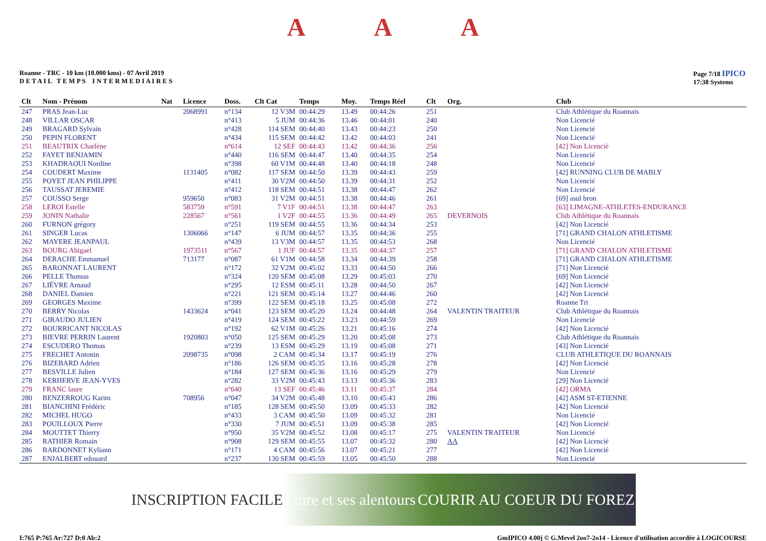A A A
Roanne - TRC - 10 km (10.000 kms) - 07 Avril 2019
D E T A I L T E M P S I N T E R M E D I A I R E S
Page 7/18 IPICO
17:38 Systems
| Clt | Nom - Prénom | Nat | Licence | Doss. | Clt Cat | Temps | Moy. | Temps Réel | Clt | Org. | Club |
| --- | --- | --- | --- | --- | --- | --- | --- | --- | --- | --- | --- |
| 247 | PRAS Jean-Luc | | 2068991 | n°134 | 12 V3M | 00:44:29 | 13.49 | 00:44:26 | 251 | | Club Athlétique du Roannais |
| 248 | VILLAR OSCAR | | | n°413 | 5 JUM | 00:44:36 | 13.46 | 00:44:01 | 240 | | Non Licencié |
| 249 | BRAGARD Sylvain | | | n°428 | 114 SEM | 00:44:40 | 13.43 | 00:44:23 | 250 | | Non Licencié |
| 250 | PEPIN FLORENT | | | n°434 | 115 SEM | 00:44:42 | 13.42 | 00:44:03 | 241 | | Non Licencié |
| 251 | BEAUTRIX Charlène | | | n°614 | 12 SEF | 00:44:43 | 13.42 | 00:44:36 | 256 | | [42] Non Licencié |
| 252 | FAYET BENJAMIN | | | n°440 | 116 SEM | 00:44:47 | 13.40 | 00:44:35 | 254 | | Non Licencié |
| 253 | KHADRAOUI Nordine | | | n°398 | 60 V1M | 00:44:48 | 13.40 | 00:44:18 | 248 | | Non Licencié |
| 254 | COUDERT Maxime | | 1131405 | n°082 | 117 SEM | 00:44:50 | 13.39 | 00:44:43 | 259 | | [42] RUNNING CLUB DE MABLY |
| 255 | POYET JEAN PHILIPPE | | | n°411 | 30 V2M | 00:44:50 | 13.39 | 00:44:31 | 252 | | Non Licencié |
| 256 | TAUSSAT JEREMIE | | | n°412 | 118 SEM | 00:44:51 | 13.38 | 00:44:47 | 262 | | Non Licencié |
| 257 | COUSSO Serge | | 959650 | n°083 | 31 V2M | 00:44:51 | 13.38 | 00:44:46 | 261 | | [69] asul bron |
| 258 | LEROI Estelle | | 583759 | n°591 | 7 V1F | 00:44:51 | 13.38 | 00:44:47 | 263 | | [63] LIMAGNE-ATHLETES-ENDURANCE |
| 259 | JONIN Nathalie | | 228567 | n°561 | 1 V2F | 00:44:55 | 13.36 | 00:44:49 | 265 | DEVERNOIS | Club Athlétique du Roannais |
| 260 | FURNON grégory | | | n°251 | 119 SEM | 00:44:55 | 13.36 | 00:44:34 | 253 | | [42] Non Licencié |
| 261 | SINGER Lucas | | 1306066 | n°147 | 6 JUM | 00:44:57 | 13.35 | 00:44:36 | 255 | | [71] GRAND CHALON ATHLETISME |
| 262 | MAYERE JEANPAUL | | | n°439 | 13 V3M | 00:44:57 | 13.35 | 00:44:53 | 268 | | Non Licencié |
| 263 | BOURG Abigael | | 1973511 | n°567 | 1 JUF | 00:44:57 | 13.35 | 00:44:37 | 257 | | [71] GRAND CHALON ATHLETISME |
| 264 | DERACHE Emmanuel | | 713177 | n°087 | 61 V1M | 00:44:58 | 13.34 | 00:44:39 | 258 | | [71] GRAND CHALON ATHLETISME |
| 265 | BARONNAT LAURENT | | | n°172 | 32 V2M | 00:45:02 | 13.33 | 00:44:50 | 266 | | [71] Non Licencié |
| 266 | PELLE Thomas | | | n°324 | 120 SEM | 00:45:08 | 13.29 | 00:45:03 | 270 | | [69] Non Licencié |
| 267 | LIÈVRE Arnaud | | | n°295 | 12 ESM | 00:45:11 | 13.28 | 00:44:50 | 267 | | [42] Non Licencié |
| 268 | DANIEL Damien | | | n°221 | 121 SEM | 00:45:14 | 13.27 | 00:44:46 | 260 | | [42] Non Licencié |
| 269 | GEORGES Maxime | | | n°399 | 122 SEM | 00:45:18 | 13.25 | 00:45:08 | 272 | | Roanne Tri |
| 270 | BERRY Nicolas | | 1433624 | n°041 | 123 SEM | 00:45:20 | 13.24 | 00:44:48 | 264 | VALENTIN TRAITEUR | Club Athlétique du Roannais |
| 271 | GIRAUDO JULIEN | | | n°419 | 124 SEM | 00:45:22 | 13.23 | 00:44:59 | 269 | | Non Licencié |
| 272 | BOURRICANT NICOLAS | | | n°192 | 62 V1M | 00:45:26 | 13.21 | 00:45:16 | 274 | | [42] Non Licencié |
| 273 | BIEVRE PERRIN Laurent | | 1920803 | n°050 | 125 SEM | 00:45:29 | 13.20 | 00:45:08 | 273 | | Club Athlétique du Roannais |
| 274 | ESCUDERO Thomas | | | n°239 | 13 ESM | 00:45:29 | 13.19 | 00:45:08 | 271 | | [43] Non Licencié |
| 275 | FRECHET Antonin | | 2098735 | n°098 | 2 CAM | 00:45:34 | 13.17 | 00:45:19 | 276 | | CLUB ATHLETIQUE DU ROANNAIS |
| 276 | BIZEBARD Adrien | | | n°186 | 126 SEM | 00:45:35 | 13.16 | 00:45:28 | 278 | | [42] Non Licencié |
| 277 | BESVILLE Julien | | | n°184 | 127 SEM | 00:45:36 | 13.16 | 00:45:29 | 279 | | Non Licencié |
| 278 | KERHERVE JEAN-YVES | | | n°282 | 33 V2M | 00:45:43 | 13.13 | 00:45:36 | 283 | | [29] Non Licencié |
| 279 | FRANC laure | | | n°640 | 13 SEF | 00:45:46 | 13.11 | 00:45:37 | 284 | | [42] ORMA |
| 280 | BENZERROUG Karim | | 708956 | n°047 | 34 V2M | 00:45:48 | 13.10 | 00:45:43 | 286 | | [42] ASM ST-ETIENNE |
| 281 | BIANCHINI Frédéric | | | n°185 | 128 SEM | 00:45:50 | 13.09 | 00:45:33 | 282 | | [42] Non Licencié |
| 282 | MICHEL HUGO | | | n°433 | 3 CAM | 00:45:50 | 13.09 | 00:45:32 | 281 | | Non Licencié |
| 283 | POUILLOUX Pierre | | | n°330 | 7 JUM | 00:45:51 | 13.09 | 00:45:38 | 285 | | [42] Non Licencié |
| 284 | MOUTTET Thierry | | | n°950 | 35 V2M | 00:45:52 | 13.08 | 00:45:17 | 275 | VALENTIN TRAITEUR | Non Licencié |
| 285 | RATHIER Romain | | | n°908 | 129 SEM | 00:45:55 | 13.07 | 00:45:32 | 280 | AA | [42] Non Licencié |
| 286 | BARDONNET Kyliann | | | n°171 | 4 CAM | 00:45:56 | 13.07 | 00:45:21 | 277 | | [42] Non Licencié |
| 287 | ENJALBERT edouard | | | n°237 | 130 SEM | 00:45:59 | 13.05 | 00:45:50 | 288 | | Non Licencié |
INSCRIPTION FACILE Loire et ses alentours COURIR AU COEUR DU FOREZ
I:765 P:765 Ar:727 D:0 Ab:2 GmIPICO 4.00j © G.Mevel 2oo7-2o14 - Licence d'utilisation accordée à LOGICOURSE